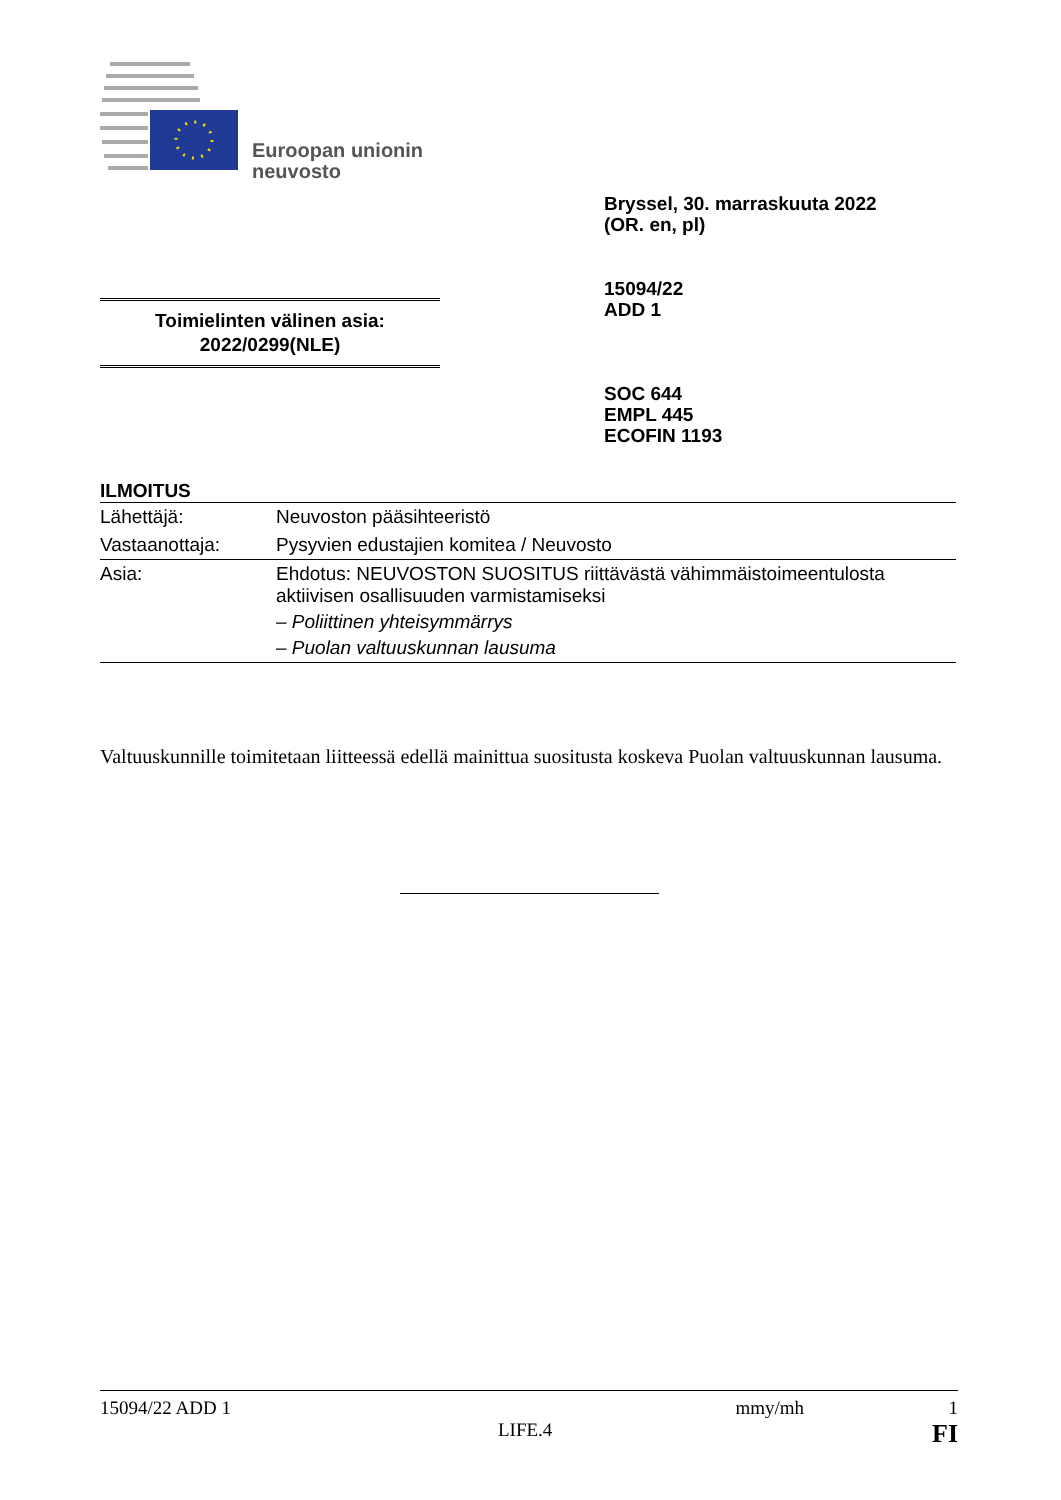Euroopan unionin
neuvosto
Bryssel, 30. marraskuuta 2022
(OR. en, pl)
15094/22
ADD 1
Toimielinten välinen asia:
2022/0299(NLE)
SOC 644
EMPL 445
ECOFIN 1193
ILMOITUS
| Lähettäjä: | Neuvoston pääsihteeristö |
| Vastaanottaja: | Pysyvien edustajien komitea / Neuvosto |
| Asia: | Ehdotus: NEUVOSTON SUOSITUS riittävästä vähimmäistoimeentulosta aktiivisen osallisuuden varmistamiseksi – Poliittinen yhteisymmärrys – Puolan valtuuskunnan lausuma |
Valtuuskunnille toimitetaan liitteessä edellä mainittua suositusta koskeva Puolan valtuuskunnan lausuma.
15094/22 ADD 1 mmy/mh 1
LIFE.4 FI